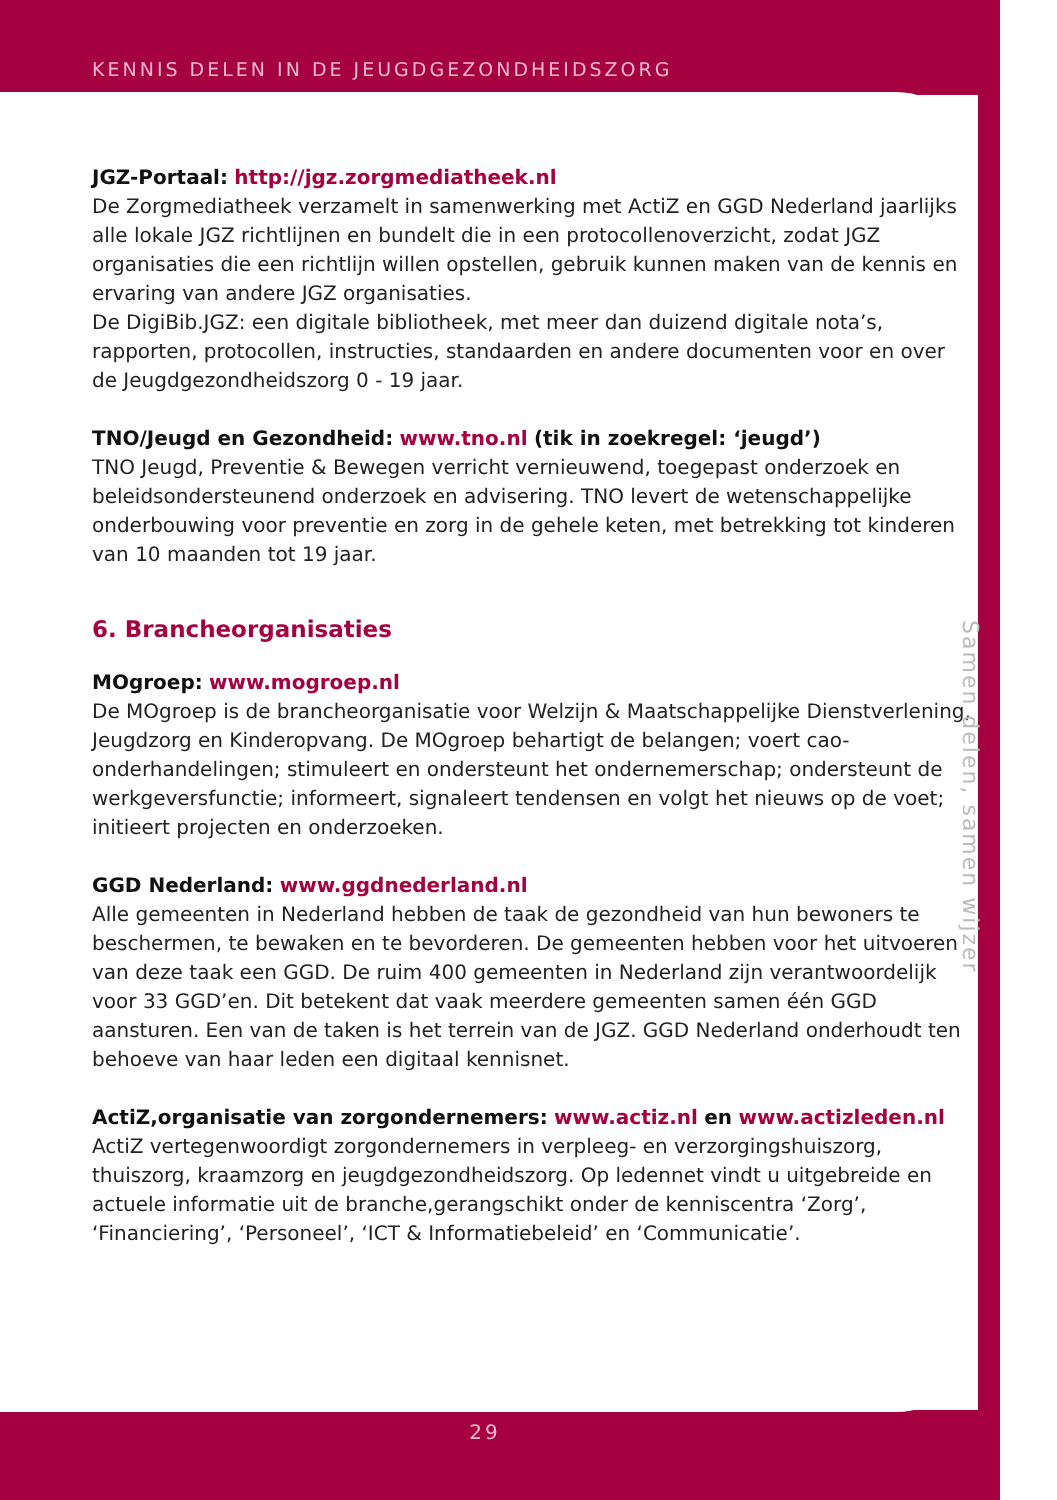KENNIS DELEN IN DE JEUGDGEZONDHEIDSZORG
JGZ-Portaal: http://jgz.zorgmediatheek.nl
De Zorgmediatheek verzamelt in samenwerking met ActiZ en GGD Nederland jaarlijks alle lokale JGZ richtlijnen en bundelt die in een protocollenoverzicht, zodat JGZ organisaties die een richtlijn willen opstellen, gebruik kunnen maken van de kennis en ervaring van andere JGZ organisaties.
De DigiBib.JGZ: een digitale bibliotheek, met meer dan duizend digitale nota’s, rapporten, protocollen, instructies, standaarden en andere documenten voor en over de Jeugdgezondheidszorg 0 - 19 jaar.
TNO/Jeugd en Gezondheid: www.tno.nl (tik in zoekregel: ‘jeugd’)
TNO Jeugd, Preventie & Bewegen verricht vernieuwend, toegepast onderzoek en beleidsondersteunend onderzoek en advisering. TNO levert de wetenschappelijke onderbouwing voor preventie en zorg in de gehele keten, met betrekking tot kinderen van 10 maanden tot 19 jaar.
6. Brancheorganisaties
MOgroep: www.mogroep.nl
De MOgroep is de brancheorganisatie voor Welzijn & Maatschappelijke Dienstverlening, Jeugdzorg en Kinderopvang. De MOgroep behartigt de belangen; voert cao-onderhandelingen; stimuleert en ondersteunt het ondernemerschap; ondersteunt de werkgeversfunctie; informeert, signaleert tendensen en volgt het nieuws op de voet; initieert projecten en onderzoeken.
GGD Nederland: www.ggdnederland.nl
Alle gemeenten in Nederland hebben de taak de gezondheid van hun bewoners te beschermen, te bewaken en te bevorderen. De gemeenten hebben voor het uitvoeren van deze taak een GGD. De ruim 400 gemeenten in Nederland zijn verantwoordelijk voor 33 GGD’en. Dit betekent dat vaak meerdere gemeenten samen één GGD aansturen. Een van de taken is het terrein van de JGZ. GGD Nederland onderhoudt ten behoeve van haar leden een digitaal kennisnet.
ActiZ,organisatie van zorgondernemers: www.actiz.nl en www.actizleden.nl
ActiZ vertegenwoordigt zorgondernemers in verpleeg- en verzorgingshuiszorg, thuiszorg, kraamzorg en jeugdgezondheidszorg. Op ledennet vindt u uitgebreide en actuele informatie uit de branche,gerangschikt onder de kenniscentra ‘Zorg’, ‘Financiering’, ‘Personeel’, ‘ICT & Informatiebeleid’ en ‘Communicatie’.
Samen delen, samen wijzer
29